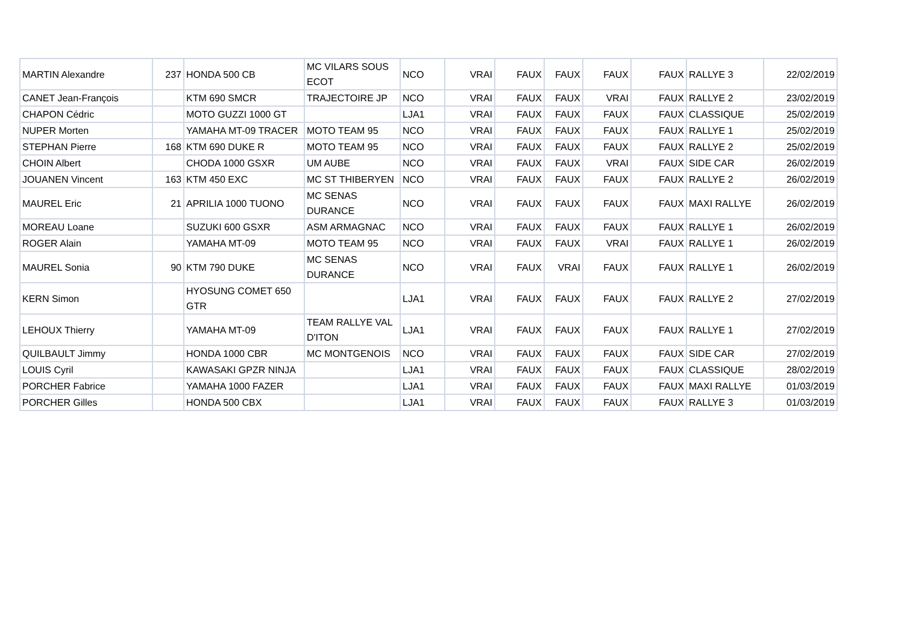| MARTIN Alexandre | 237 | HONDA 500 CB | MC VILARS SOUS ECOT | NCO | VRAI | FAUX | FAUX | FAUX | FAUX | RALLYE 3 | 22/02/2019 |
| CANET Jean-François | | KTM 690 SMCR | TRAJECTOIRE JP | NCO | VRAI | FAUX | FAUX | VRAI | FAUX | RALLYE 2 | 23/02/2019 |
| CHAPON Cédric | | MOTO GUZZI 1000 GT | | LJA1 | VRAI | FAUX | FAUX | FAUX | FAUX | CLASSIQUE | 25/02/2019 |
| NUPER Morten | | YAMAHA MT-09 TRACER | MOTO TEAM 95 | NCO | VRAI | FAUX | FAUX | FAUX | FAUX | RALLYE 1 | 25/02/2019 |
| STEPHAN Pierre | 168 | KTM 690 DUKE R | MOTO TEAM 95 | NCO | VRAI | FAUX | FAUX | FAUX | FAUX | RALLYE 2 | 25/02/2019 |
| CHOIN Albert | | CHODA 1000 GSXR | UM AUBE | NCO | VRAI | FAUX | FAUX | VRAI | FAUX | SIDE CAR | 26/02/2019 |
| JOUANEN Vincent | 163 | KTM 450 EXC | MC ST THIBERYEN | NCO | VRAI | FAUX | FAUX | FAUX | FAUX | RALLYE 2 | 26/02/2019 |
| MAUREL Eric | 21 | APRILIA 1000 TUONO | MC SENAS DURANCE | NCO | VRAI | FAUX | FAUX | FAUX | FAUX | MAXI RALLYE | 26/02/2019 |
| MOREAU Loane | | SUZUKI 600 GSXR | ASM ARMAGNAC | NCO | VRAI | FAUX | FAUX | FAUX | FAUX | RALLYE 1 | 26/02/2019 |
| ROGER Alain | | YAMAHA MT-09 | MOTO TEAM 95 | NCO | VRAI | FAUX | FAUX | VRAI | FAUX | RALLYE 1 | 26/02/2019 |
| MAUREL Sonia | 90 | KTM 790 DUKE | MC SENAS DURANCE | NCO | VRAI | FAUX | VRAI | FAUX | FAUX | RALLYE 1 | 26/02/2019 |
| KERN Simon | | HYOSUNG COMET 650 GTR | | LJA1 | VRAI | FAUX | FAUX | FAUX | FAUX | RALLYE 2 | 27/02/2019 |
| LEHOUX Thierry | | YAMAHA MT-09 | TEAM RALLYE VAL D'ITON | LJA1 | VRAI | FAUX | FAUX | FAUX | FAUX | RALLYE 1 | 27/02/2019 |
| QUILBAULT Jimmy | | HONDA 1000 CBR | MC MONTGENOIS | NCO | VRAI | FAUX | FAUX | FAUX | FAUX | SIDE CAR | 27/02/2019 |
| LOUIS Cyril | | KAWASAKI GPZR NINJA | | LJA1 | VRAI | FAUX | FAUX | FAUX | FAUX | CLASSIQUE | 28/02/2019 |
| PORCHER Fabrice | | YAMAHA 1000 FAZER | | LJA1 | VRAI | FAUX | FAUX | FAUX | FAUX | MAXI RALLYE | 01/03/2019 |
| PORCHER Gilles | | HONDA 500 CBX | | LJA1 | VRAI | FAUX | FAUX | FAUX | FAUX | RALLYE 3 | 01/03/2019 |